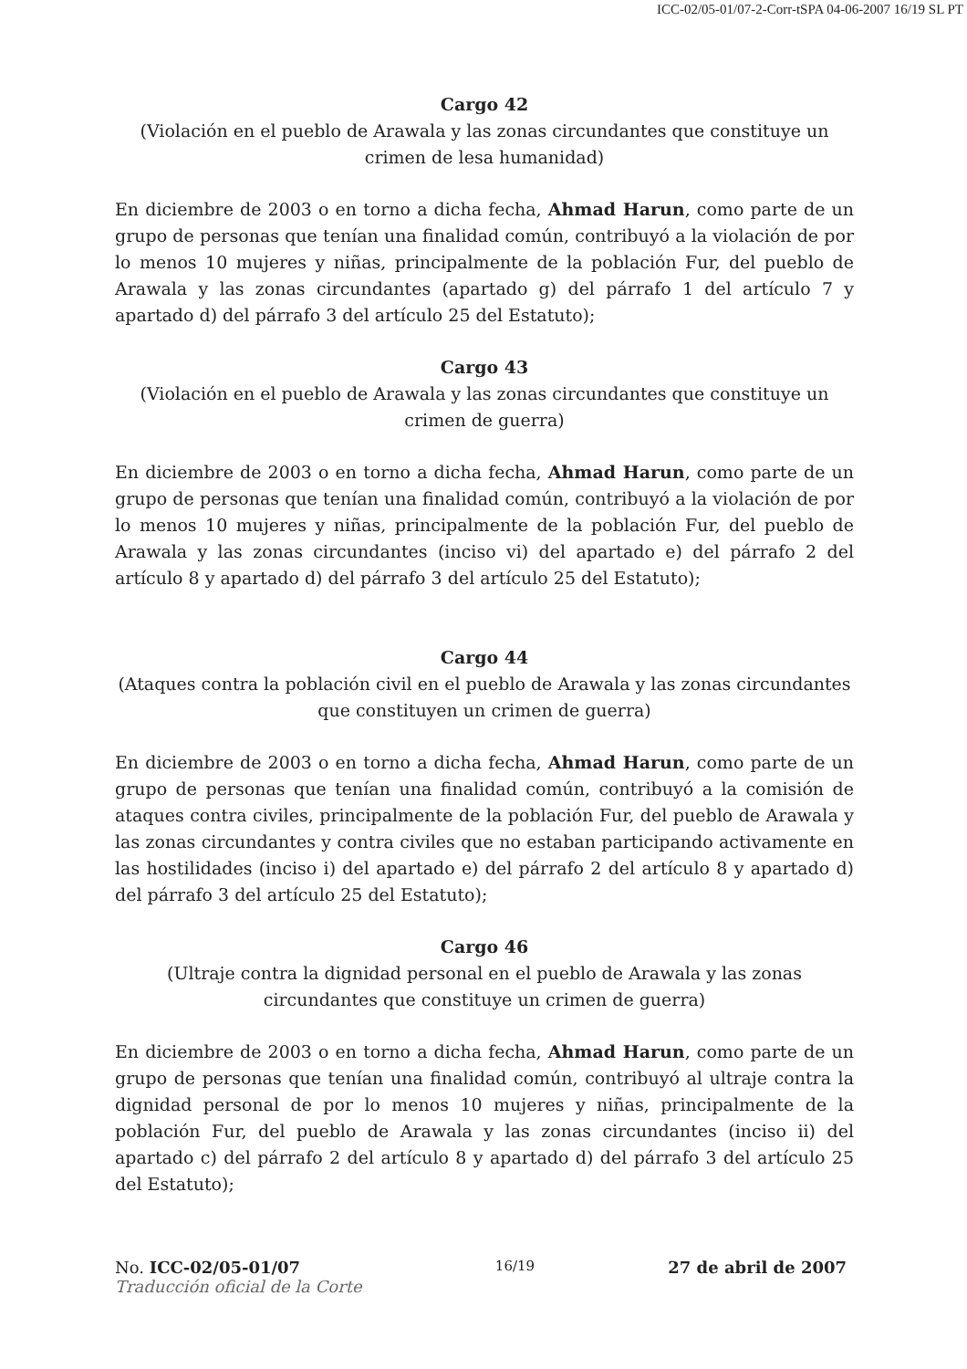ICC-02/05-01/07-2-Corr-tSPA 04-06-2007 16/19 SL PT
Cargo 42
(Violación en el pueblo de Arawala y las zonas circundantes que constituye un crimen de lesa humanidad)
En diciembre de 2003 o en torno a dicha fecha, Ahmad Harun, como parte de un grupo de personas que tenían una finalidad común, contribuyó a la violación de por lo menos 10 mujeres y niñas, principalmente de la población Fur, del pueblo de Arawala y las zonas circundantes (apartado g) del párrafo 1 del artículo 7 y apartado d) del párrafo 3 del artículo 25 del Estatuto);
Cargo 43
(Violación en el pueblo de Arawala y las zonas circundantes que constituye un crimen de guerra)
En diciembre de 2003 o en torno a dicha fecha, Ahmad Harun, como parte de un grupo de personas que tenían una finalidad común, contribuyó a la violación de por lo menos 10 mujeres y niñas, principalmente de la población Fur, del pueblo de Arawala y las zonas circundantes (inciso vi) del apartado e) del párrafo 2 del artículo 8 y apartado d) del párrafo 3 del artículo 25 del Estatuto);
Cargo 44
(Ataques contra la población civil en el pueblo de Arawala y las zonas circundantes que constituyen un crimen de guerra)
En diciembre de 2003 o en torno a dicha fecha, Ahmad Harun, como parte de un grupo de personas que tenían una finalidad común, contribuyó a la comisión de ataques contra civiles, principalmente de la población Fur, del pueblo de Arawala y las zonas circundantes y contra civiles que no estaban participando activamente en las hostilidades (inciso i) del apartado e) del párrafo 2 del artículo 8 y apartado d) del párrafo 3 del artículo 25 del Estatuto);
Cargo 46
(Ultraje contra la dignidad personal en el pueblo de Arawala y las zonas circundantes que constituye un crimen de guerra)
En diciembre de 2003 o en torno a dicha fecha, Ahmad Harun, como parte de un grupo de personas que tenían una finalidad común, contribuyó al ultraje contra la dignidad personal de por lo menos 10 mujeres y niñas, principalmente de la población Fur, del pueblo de Arawala y las zonas circundantes (inciso ii) del apartado c) del párrafo 2 del artículo 8 y apartado d) del párrafo 3 del artículo 25 del Estatuto);
No. ICC-02/05-01/07
Traducción oficial de la Corte
16/19
27 de abril de 2007